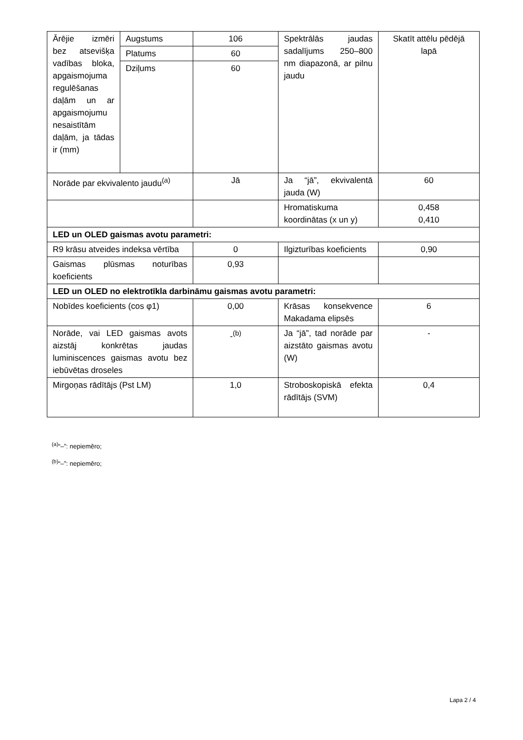| Ārējie izmēri bez atsevišķa vadības bloka, apgaismojuma regulēšanas daļām un ar apgaismojumu nesaistītām daļām, ja tādas ir (mm) | Augstums | 106 | Spektrālās jaudas sadalījums 250–800 nm diapazonā, ar pilnu jaudu | Skatīt attēlu pēdējā lapā |
| | Platums | 60 | | |
| | Dziļums | 60 | | |
| Norāde par ekvivalento jaudu<sup>(a)</sup> | | Jā | Ja “jā”, ekvivalentā jauda (W) | 60 |
| | | | Hromatiskuma koordinātas (x un y) | 0,458 0,410 |
| LED un OLED gaismas avotu parametri: | | | | |
| R9 krāsu atveides indeksa vērtība | | 0 | Ilgizturības koeficients | 0,90 |
| Gaismas plūsmas noturības koeficients | | 0,93 | | |
| LED un OLED no elektrotīkla darbināmu gaismas avotu parametri: | | | | |
| Nobīdes koeficients (cos φ1) | | 0,00 | Krāsas konsekvence Makadama elipsēs | 6 |
| Norāde, vai LED gaismas avots aizstāj konkrētas jaudas luminiscences gaismas avotu bez iebūvētas droseles | | -<sup>(b)</sup> | Ja “jā”, tad norāde par aizstāto gaismas avotu (W) | - |
| Mirgoņas rādītājs (Pst LM) | | 1,0 | Stroboskopiskā efekta rādītājs (SVM) | 0,4 |
<sup>(a)</sup> “–”: nepiemēro;
<sup>(b)</sup> “–”: nepiemēro;
Lapa 2 / 4